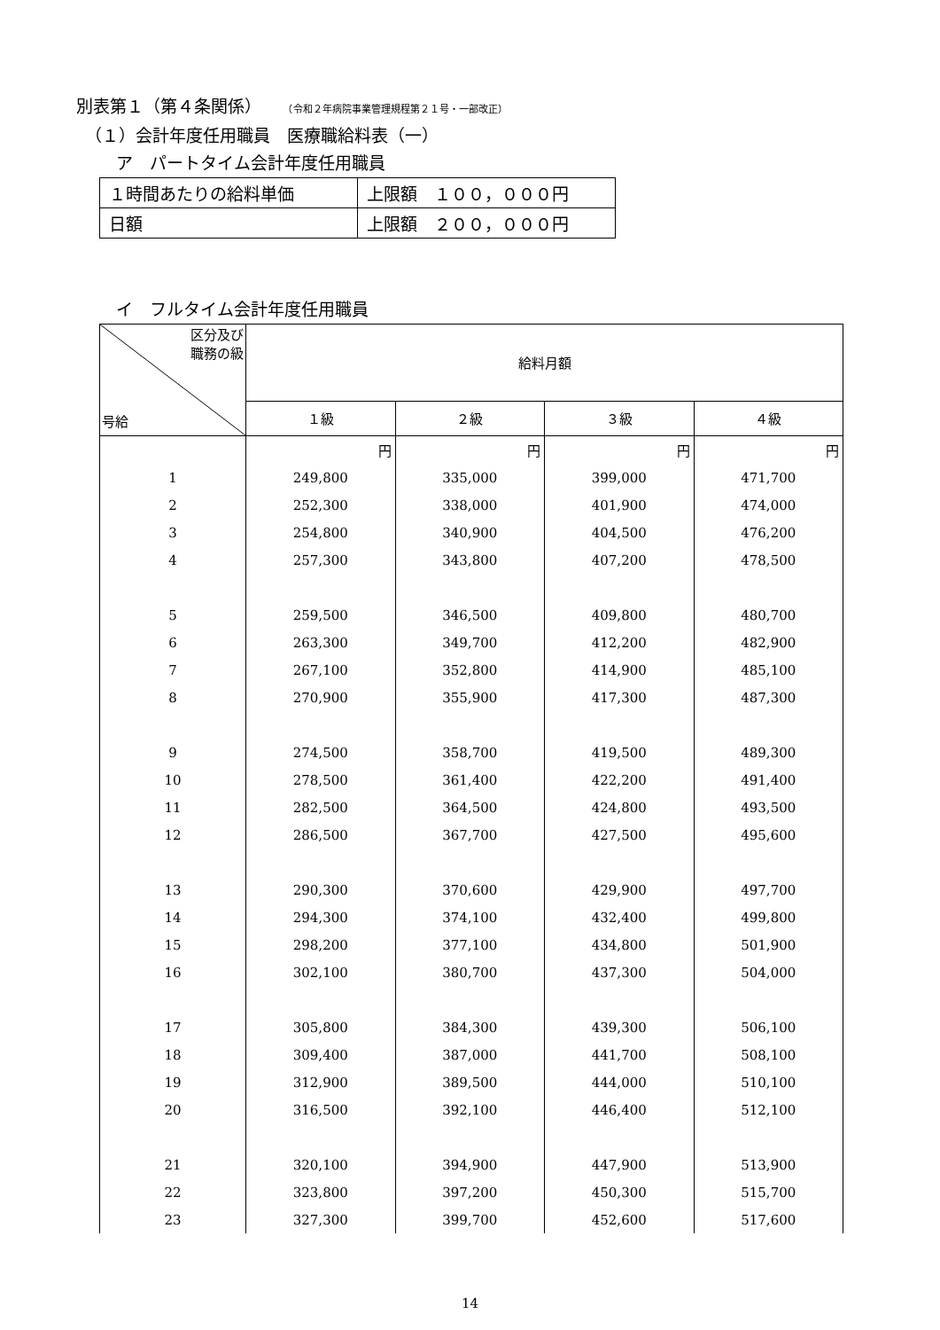別表第１（第４条関係） （令和２年病院事業管理規程第２１号・一部改正）
（１）会計年度任用職員　医療職給料表（一）
ア　パートタイム会計年度任用職員
| １時間あたりの給料単価 | 上限額 １００，０００円 |
| 日額 | 上限額 ２００，０００円 |
イ　フルタイム会計年度任用職員
| 区分及び 職務の級 号給 | 給料月額 | | | |
| --- | --- | --- | --- | --- |
| | １級 | ２級 | ３級 | ４級 |
| | 円 | 円 | 円 | 円 |
| 1 | 249,800 | 335,000 | 399,000 | 471,700 |
| 2 | 252,300 | 338,000 | 401,900 | 474,000 |
| 3 | 254,800 | 340,900 | 404,500 | 476,200 |
| 4 | 257,300 | 343,800 | 407,200 | 478,500 |
| 5 | 259,500 | 346,500 | 409,800 | 480,700 |
| 6 | 263,300 | 349,700 | 412,200 | 482,900 |
| 7 | 267,100 | 352,800 | 414,900 | 485,100 |
| 8 | 270,900 | 355,900 | 417,300 | 487,300 |
| 9 | 274,500 | 358,700 | 419,500 | 489,300 |
| 10 | 278,500 | 361,400 | 422,200 | 491,400 |
| 11 | 282,500 | 364,500 | 424,800 | 493,500 |
| 12 | 286,500 | 367,700 | 427,500 | 495,600 |
| 13 | 290,300 | 370,600 | 429,900 | 497,700 |
| 14 | 294,300 | 374,100 | 432,400 | 499,800 |
| 15 | 298,200 | 377,100 | 434,800 | 501,900 |
| 16 | 302,100 | 380,700 | 437,300 | 504,000 |
| 17 | 305,800 | 384,300 | 439,300 | 506,100 |
| 18 | 309,400 | 387,000 | 441,700 | 508,100 |
| 19 | 312,900 | 389,500 | 444,000 | 510,100 |
| 20 | 316,500 | 392,100 | 446,400 | 512,100 |
| 21 | 320,100 | 394,900 | 447,900 | 513,900 |
| 22 | 323,800 | 397,200 | 450,300 | 515,700 |
| 23 | 327,300 | 399,700 | 452,600 | 517,600 |
14